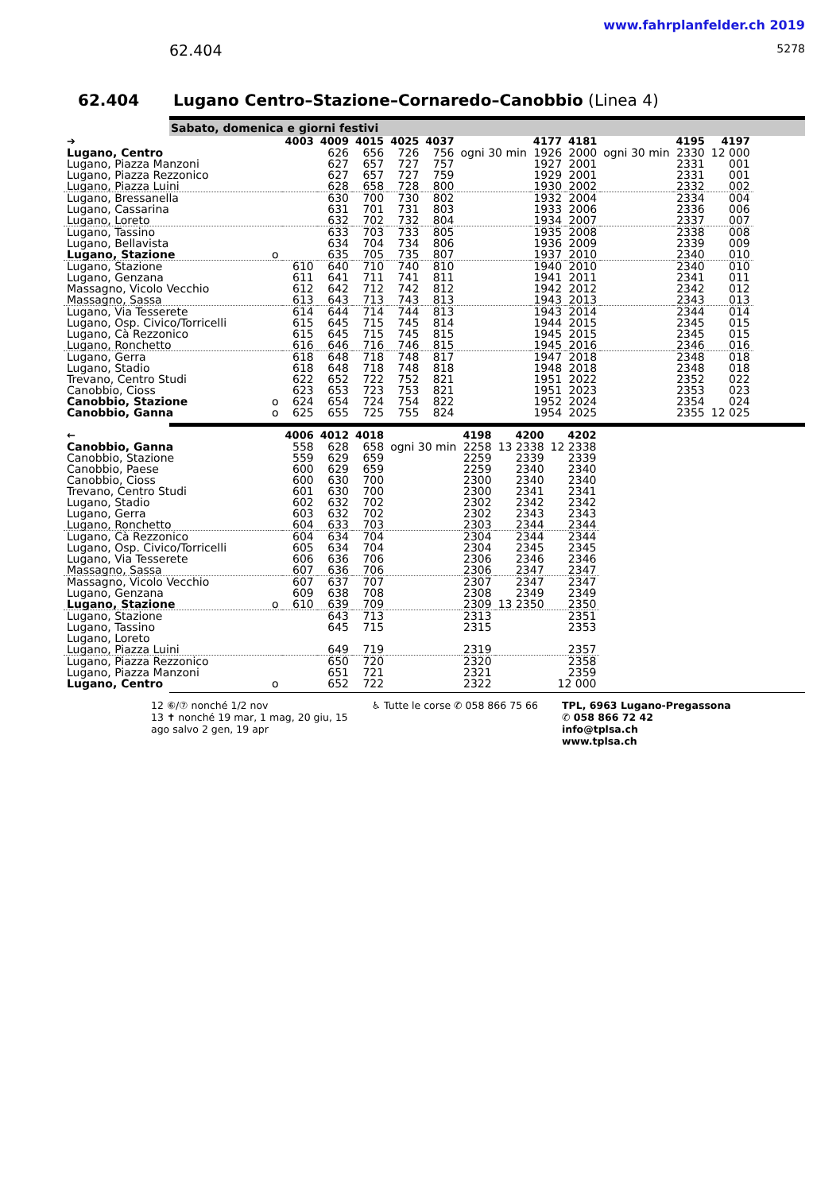62.404
www.fahrplanfelder.ch 2019
5278
62.404 Lugano Centro–Stazione–Cornaredo–Canobbio (Linea 4)
Sabato, domenica e giorni festivi
| ➔ | | 4003 | 4009 | 4015 | 4025 | 4037 | | 4177 | 4181 | | 4195 | 4197 |
| --- | --- | --- | --- | --- | --- | --- | --- | --- | --- | --- | --- | --- |
| Lugano, Centro | | | 626 | 656 | 726 | 756 | ogni 30 min | 1926 | 2000 | ogni 30 min | 2330 | 12 000 |
| Lugano, Piazza Manzoni | | | 627 | 657 | 727 | 757 | | 1927 | 2001 | | 2331 | 001 |
| Lugano, Piazza Rezzonico | | | 627 | 657 | 727 | 759 | | 1929 | 2001 | | 2331 | 001 |
| Lugano, Piazza Luini | | | 628 | 658 | 728 | 800 | | 1930 | 2002 | | 2332 | 002 |
| Lugano, Bressanella | | | 630 | 700 | 730 | 802 | | 1932 | 2004 | | 2334 | 004 |
| Lugano, Cassarina | | | 631 | 701 | 731 | 803 | | 1933 | 2006 | | 2336 | 006 |
| Lugano, Loreto | | | 632 | 702 | 732 | 804 | | 1934 | 2007 | | 2337 | 007 |
| Lugano, Tassino | | | 633 | 703 | 733 | 805 | | 1935 | 2008 | | 2338 | 008 |
| Lugano, Bellavista | | | 634 | 704 | 734 | 806 | | 1936 | 2009 | | 2339 | 009 |
| Lugano, Stazione | o | | 635 | 705 | 735 | 807 | | 1937 | 2010 | | 2340 | 010 |
| Lugano, Stazione | | 610 | 640 | 710 | 740 | 810 | | 1940 | 2010 | | 2340 | 010 |
| Lugano, Genzana | | 611 | 641 | 711 | 741 | 811 | | 1941 | 2011 | | 2341 | 011 |
| Massagno, Vicolo Vecchio | | 612 | 642 | 712 | 742 | 812 | | 1942 | 2012 | | 2342 | 012 |
| Massagno, Sassa | | 613 | 643 | 713 | 743 | 813 | | 1943 | 2013 | | 2343 | 013 |
| Lugano, Via Tesserete | | 614 | 644 | 714 | 744 | 813 | | 1943 | 2014 | | 2344 | 014 |
| Lugano, Osp. Civico/Torricelli | | 615 | 645 | 715 | 745 | 814 | | 1944 | 2015 | | 2345 | 015 |
| Lugano, Cà Rezzonico | | 615 | 645 | 715 | 745 | 815 | | 1945 | 2015 | | 2345 | 015 |
| Lugano, Ronchetto | | 616 | 646 | 716 | 746 | 815 | | 1945 | 2016 | | 2346 | 016 |
| Lugano, Gerra | | 618 | 648 | 718 | 748 | 817 | | 1947 | 2018 | | 2348 | 018 |
| Lugano, Stadio | | 618 | 648 | 718 | 748 | 818 | | 1948 | 2018 | | 2348 | 018 |
| Trevano, Centro Studi | | 622 | 652 | 722 | 752 | 821 | | 1951 | 2022 | | 2352 | 022 |
| Canobbio, Cioss | | 623 | 653 | 723 | 753 | 821 | | 1951 | 2023 | | 2353 | 023 |
| Canobbio, Stazione | o | 624 | 654 | 724 | 754 | 822 | | 1952 | 2024 | | 2354 | 024 |
| Canobbio, Ganna | o | 625 | 655 | 725 | 755 | 824 | | 1954 | 2025 | | 2355 | 12 025 |
| ← | | 4006 | 4012 | 4018 | | 4198 | 4200 | 4202 |
| --- | --- | --- | --- | --- | --- | --- | --- | --- |
| Canobbio, Ganna | | 558 | 628 | 658 | ogni 30 min | 2258 | 13 2338 | 12 2338 |
| Canobbio, Stazione | | 559 | 629 | 659 | | 2259 | 2339 | 2339 |
| Canobbio, Paese | | 600 | 629 | 659 | | 2259 | 2340 | 2340 |
| Canobbio, Cioss | | 600 | 630 | 700 | | 2300 | 2340 | 2340 |
| Trevano, Centro Studi | | 601 | 630 | 700 | | 2300 | 2341 | 2341 |
| Lugano, Stadio | | 602 | 632 | 702 | | 2302 | 2342 | 2342 |
| Lugano, Gerra | | 603 | 632 | 702 | | 2302 | 2343 | 2343 |
| Lugano, Ronchetto | | 604 | 633 | 703 | | 2303 | 2344 | 2344 |
| Lugano, Cà Rezzonico | | 604 | 634 | 704 | | 2304 | 2344 | 2344 |
| Lugano, Osp. Civico/Torricelli | | 605 | 634 | 704 | | 2304 | 2345 | 2345 |
| Lugano, Via Tesserete | | 606 | 636 | 706 | | 2306 | 2346 | 2346 |
| Massagno, Sassa | | 607 | 636 | 706 | | 2306 | 2347 | 2347 |
| Massagno, Vicolo Vecchio | | 607 | 637 | 707 | | 2307 | 2347 | 2347 |
| Lugano, Genzana | | 609 | 638 | 708 | | 2308 | 2349 | 2349 |
| Lugano, Stazione | o | 610 | 639 | 709 | | 2309 | 13 2350 | 2350 |
| Lugano, Stazione | | | 643 | 713 | | 2313 | | 2351 |
| Lugano, Tassino | | | 645 | 715 | | 2315 | | 2353 |
| Lugano, Loreto | | | | | | | | |
| Lugano, Piazza Luini | | | 649 | 719 | | 2319 | | 2357 |
| Lugano, Piazza Rezzonico | | | 650 | 720 | | 2320 | | 2358 |
| Lugano, Piazza Manzoni | | | 651 | 721 | | 2321 | | 2359 |
| Lugano, Centro | o | | 652 | 722 | | 2322 | | 12 000 |
12 ⑥/⑦ nonché 1/2 nov
13 ✝ nonché 19 mar, 1 mag, 20 giu, 15
ago salvo 2 gen, 19 apr
♿ Tutte le corse ✆ 058 866 75 66
TPL, 6963 Lugano-Pregassona
✆ 058 866 72 42
info@tplsa.ch
www.tplsa.ch